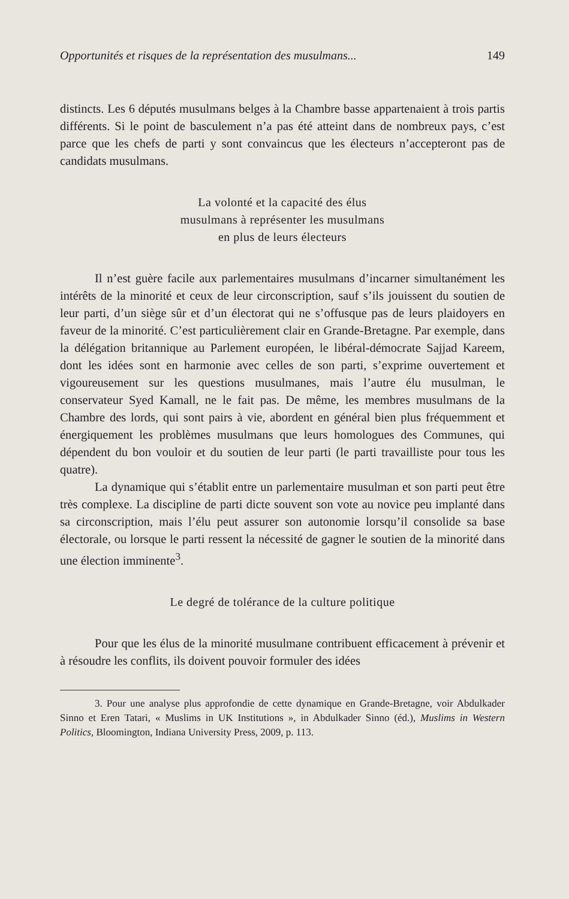Opportunités et risques de la représentation des musulmans... 149
distincts. Les 6 députés musulmans belges à la Chambre basse appartenaient à trois partis différents. Si le point de basculement n’a pas été atteint dans de nombreux pays, c’est parce que les chefs de parti y sont convaincus que les électeurs n’accepteront pas de candidats musulmans.
La volonté et la capacité des élus
musulmans à représenter les musulmans
en plus de leurs électeurs
Il n’est guère facile aux parlementaires musulmans d’incarner simultanément les intérêts de la minorité et ceux de leur circonscription, sauf s’ils jouissent du soutien de leur parti, d’un siège sûr et d’un électorat qui ne s’offusque pas de leurs plaidoyers en faveur de la minorité. C’est particulièrement clair en Grande-Bretagne. Par exemple, dans la délégation britannique au Parlement européen, le libéral-démocrate Sajjad Kareem, dont les idées sont en harmonie avec celles de son parti, s’exprime ouvertement et vigoureusement sur les questions musulmanes, mais l’autre élu musulman, le conservateur Syed Kamall, ne le fait pas. De même, les membres musulmans de la Chambre des lords, qui sont pairs à vie, abordent en général bien plus fréquemment et énergiquement les problèmes musulmans que leurs homologues des Communes, qui dépendent du bon vouloir et du soutien de leur parti (le parti travailliste pour tous les quatre).
La dynamique qui s’établit entre un parlementaire musulman et son parti peut être très complexe. La discipline de parti dicte souvent son vote au novice peu implanté dans sa circonscription, mais l’élu peut assurer son autonomie lorsqu’il consolide sa base électorale, ou lorsque le parti ressent la nécessité de gagner le soutien de la minorité dans une élection imminente<sup>3</sup>.
Le degré de tolérance de la culture politique
Pour que les élus de la minorité musulmane contribuent efficacement à prévenir et à résoudre les conflits, ils doivent pouvoir formuler des idées
3. Pour une analyse plus approfondie de cette dynamique en Grande-Bretagne, voir Abdulkader Sinno et Eren Tatari, « Muslims in UK Institutions », in Abdulkader Sinno (éd.), Muslims in Western Politics, Bloomington, Indiana University Press, 2009, p. 113.